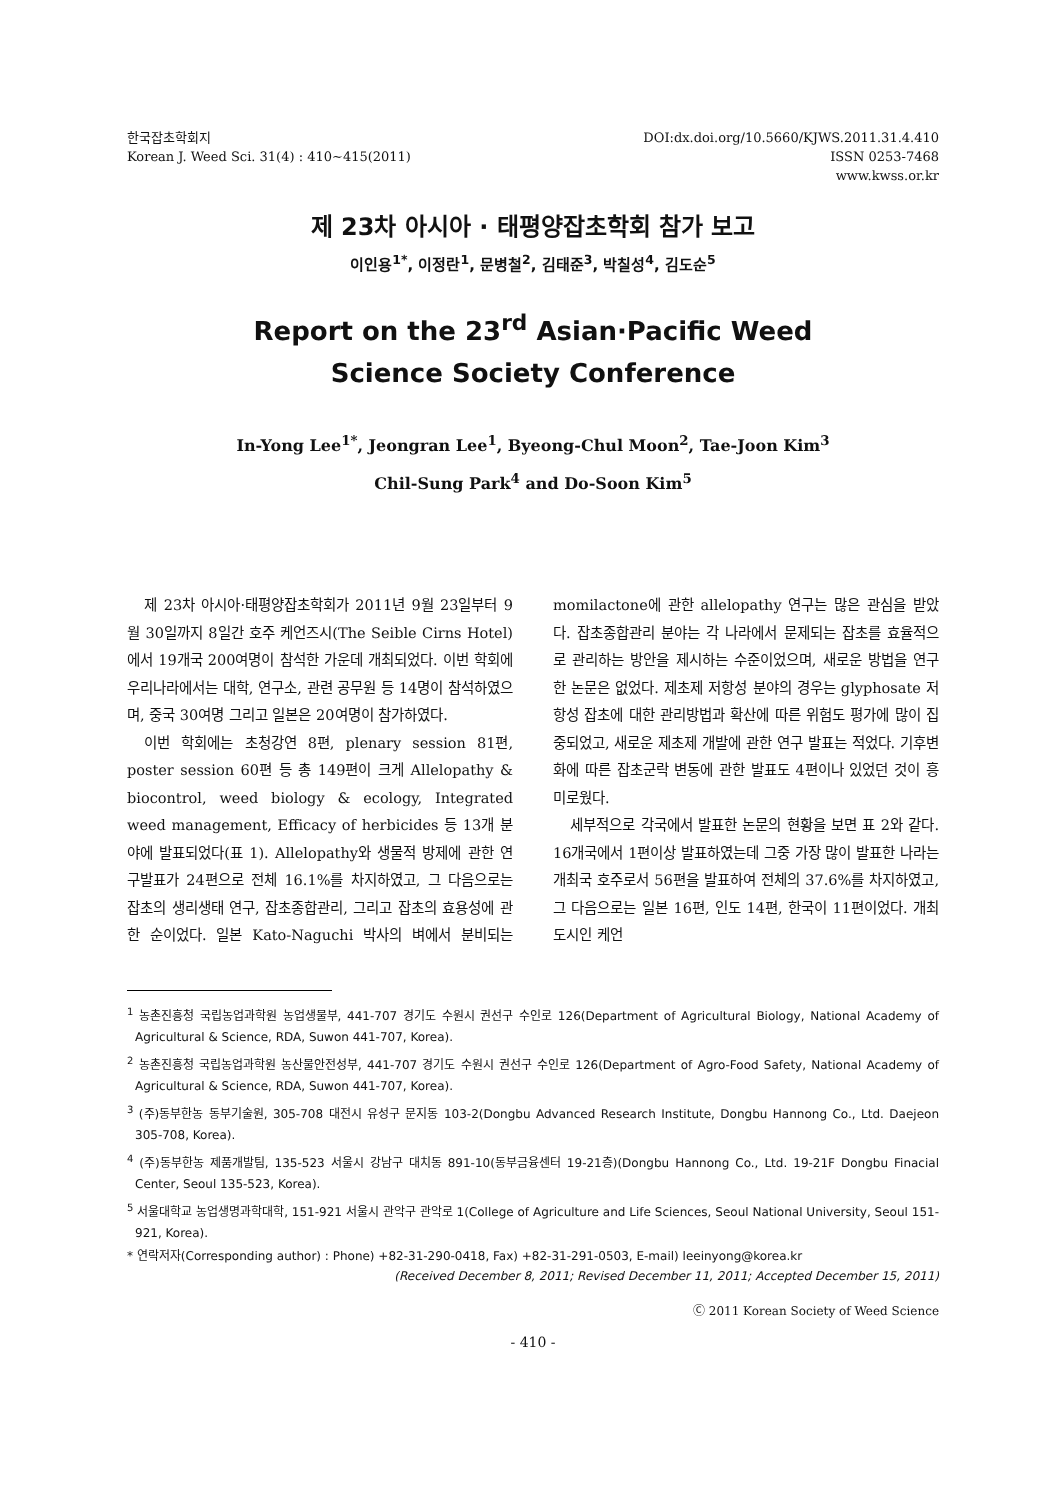한국잡초학회지
Korean J. Weed Sci. 31(4) : 410∼415(2011)
DOI:dx.doi.org/10.5660/KJWS.2011.31.4.410
ISSN 0253-7468
www.kwss.or.kr
제 23차 아시아 · 태평양잡초학회 참가 보고
이인용<sup>1*</sup>, 이정란<sup>1</sup>, 문병철<sup>2</sup>, 김태준<sup>3</sup>, 박칠성<sup>4</sup>, 김도순<sup>5</sup>
Report on the 23<sup>rd</sup> Asian·Pacific Weed
Science Society Conference
In-Yong Lee<sup>1*</sup>, Jeongran Lee<sup>1</sup>, Byeong-Chul Moon<sup>2</sup>, Tae-Joon Kim<sup>3</sup>
Chil-Sung Park<sup>4</sup> and Do-Soon Kim<sup>5</sup>
제 23차 아시아·태평양잡초학회가 2011년 9월 23일부터 9월 30일까지 8일간 호주 케언즈시(The Seible Cirns Hotel)에서 19개국 200여명이 참석한 가운데 개최되었다. 이번 학회에 우리나라에서는 대학, 연구소, 관련 공무원 등 14명이 참석하였으며, 중국 30여명 그리고 일본은 20여명이 참가하였다.
이번 학회에는 초청강연 8편, plenary session 81편, poster session 60편 등 총 149편이 크게 Allelopathy & biocontrol, weed biology & ecology, Integrated weed management, Efficacy of herbicides 등 13개 분야에 발표되었다(표 1). Allelopathy와 생물적 방제에 관한 연구발표가 24편으로 전체 16.1%를 차지하였고, 그 다음으로는 잡초의 생리생태 연구, 잡초종합관리, 그리고 잡초의 효용성에 관한 순이었다. 일본 Kato-Naguchi 박사의 벼에서 분비되는 momilactone에 관한 allelopathy 연구는 많은 관심을 받았다. 잡초종합관리 분야는 각 나라에서 문제되는 잡초를 효율적으로 관리하는 방안을 제시하는 수준이었으며, 새로운 방법을 연구한 논문은 없었다. 제초제 저항성 분야의 경우는 glyphosate 저항성 잡초에 대한 관리방법과 확산에 따른 위험도 평가에 많이 집중되었고, 새로운 제초제 개발에 관한 연구 발표는 적었다. 기후변화에 따른 잡초군락 변동에 관한 발표도 4편이나 있었던 것이 흥미로웠다.
세부적으로 각국에서 발표한 논문의 현황을 보면 표 2와 같다. 16개국에서 1편이상 발표하였는데 그중 가장 많이 발표한 나라는 개최국 호주로서 56편을 발표하여 전체의 37.6%를 차지하였고, 그 다음으로는 일본 16편, 인도 14편, 한국이 11편이었다. 개최도시인 케언
<sup>1</sup> 농촌진흥청 국립농업과학원 농업생물부, 441-707 경기도 수원시 권선구 수인로 126(Department of Agricultural Biology, National Academy of Agricultural & Science, RDA, Suwon 441-707, Korea).
<sup>2</sup> 농촌진흥청 국립농업과학원 농산물안전성부, 441-707 경기도 수원시 권선구 수인로 126(Department of Agro-Food Safety, National Academy of Agricultural & Science, RDA, Suwon 441-707, Korea).
<sup>3</sup> (주)동부한농 동부기술원, 305-708 대전시 유성구 문지동 103-2(Dongbu Advanced Research Institute, Dongbu Hannong Co., Ltd. Daejeon 305-708, Korea).
<sup>4</sup> (주)동부한농 제품개발팀, 135-523 서울시 강남구 대치동 891-10(동부금융센터 19-21층)(Dongbu Hannong Co., Ltd. 19-21F Dongbu Finacial Center, Seoul 135-523, Korea).
<sup>5</sup> 서울대학교 농업생명과학대학, 151-921 서울시 관악구 관악로 1(College of Agriculture and Life Sciences, Seoul National University, Seoul 151-921, Korea).
* 연락저자(Corresponding author) : Phone) +82-31-290-0418, Fax) +82-31-291-0503, E-mail) leeinyong@korea.kr
(Received December 8, 2011; Revised December 11, 2011; Accepted December 15, 2011)
Ⓒ 2011 Korean Society of Weed Science
- 410 -